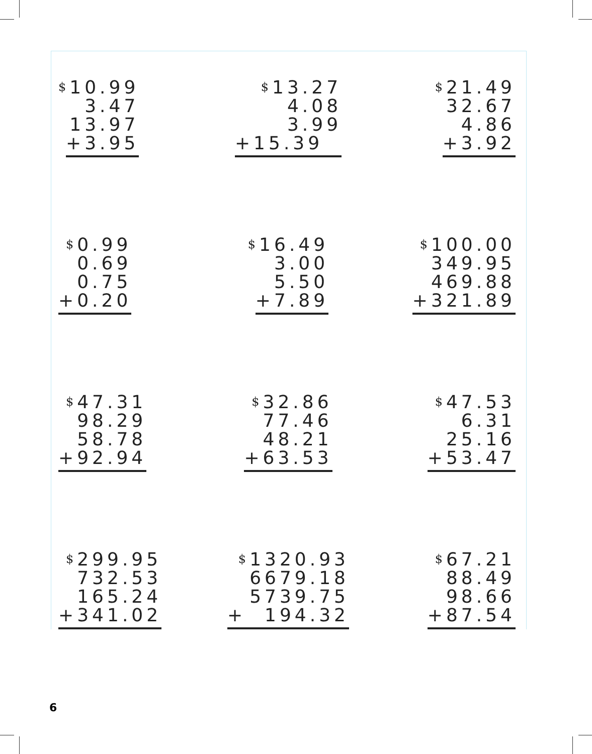$10.99
3.47
13.97
+3.95
$13.27
4.08
3.99
+15.39
$21.49
32.67
4.86
+3.92
$0.99
0.69
0.75
+0.20
$16.49
3.00
5.50
+7.89
$100.00
349.95
469.88
+321.89
$47.31
98.29
58.78
+92.94
$32.86
77.46
48.21
+63.53
$47.53
6.31
25.16
+53.47
$299.95
732.53
165.24
+341.02
$1320.93
6679.18
5739.75
+ 194.32
$67.21
88.49
98.66
+87.54
6